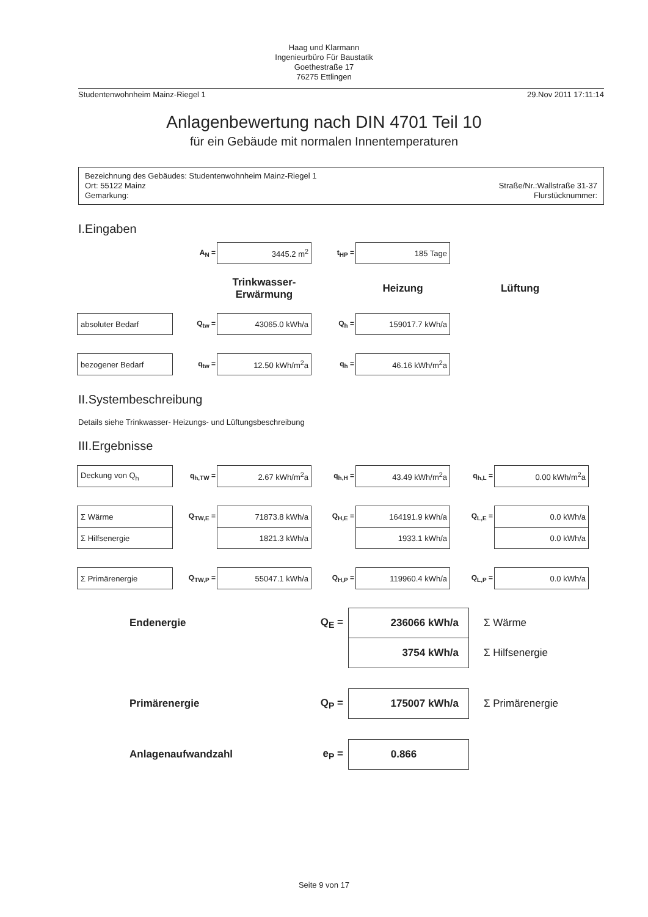Haag und Klarmann
Ingenieurbüro Für Baustatik
Goethestraße 17
76275 Ettlingen
Studentenwohnheim Mainz-Riegel 1 29.Nov 2011 17:11:14
Anlagenbewertung nach DIN 4701 Teil 10
für ein Gebäude mit normalen Innentemperaturen
Bezeichnung des Gebäudes: Studentenwohnheim Mainz-Riegel 1
Ort: 55122 Mainz
Gemarkung:
Straße/Nr.:Wallstraße 31-37
Flurstücknummer:
I.Eingaben
| | A<sub>N</sub> = | 3445.2 m<sup>2</sup> | t<sub>HP</sub> = | 185 Tage | |
| | | Trinkwasser- Erwärmung | | Heizung | Lüftung |
| absoluter Bedarf | Q<sub>tw</sub> = | 43065.0 kWh/a | Q<sub>h</sub> = | 159017.7 kWh/a | |
| bezogener Bedarf | q<sub>tw</sub> = | 12.50 kWh/m<sup>2</sup>a | q<sub>h</sub> = | 46.16 kWh/m<sup>2</sup>a | |
II.Systembeschreibung
Details siehe Trinkwasser- Heizungs- und Lüftungsbeschreibung
III.Ergebnisse
| Deckung von Q<sub>h</sub> | q<sub>h,TW</sub> = | 2.67 kWh/m<sup>2</sup>a | q<sub>h,H</sub> = | 43.49 kWh/m<sup>2</sup>a | q<sub>h,L</sub> = | 0.00 kWh/m<sup>2</sup>a |
| Σ Wärme | Q<sub>TW,E</sub> = | 71873.8 kWh/a | Q<sub>H,E</sub> = | 164191.9 kWh/a | Q<sub>L,E</sub> = | 0.0 kWh/a |
| Σ Hilfsenergie | | 1821.3 kWh/a | | 1933.1 kWh/a | | 0.0 kWh/a |
| Σ Primärenergie | Q<sub>TW,P</sub> = | 55047.1 kWh/a | Q<sub>H,P</sub> = | 119960.4 kWh/a | Q<sub>L,P</sub> = | 0.0 kWh/a |
| Endenergie | Q<sub>E</sub> = | 236066 kWh/a | Σ Wärme |
| | | 3754 kWh/a | Σ Hilfsenergie |
| Primärenergie | Q<sub>P</sub> = | 175007 kWh/a | Σ Primärenergie |
| Anlagenaufwandzahl | e<sub>P</sub> = | 0.866 | |
Seite 9 von 17